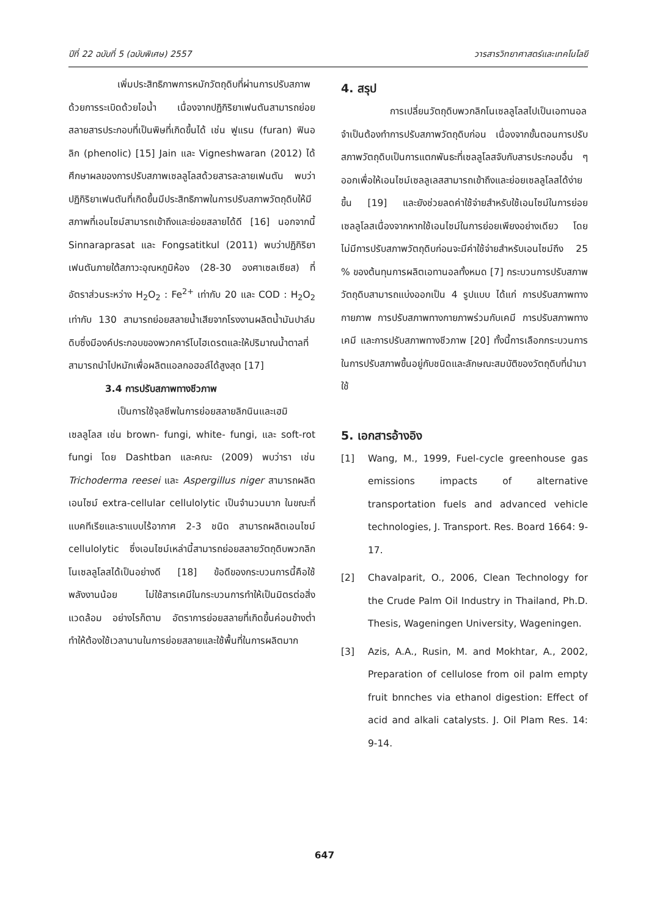ปีที่ 22 ฉบับที่ 5 (ฉบับพิเศษ) 2557 วารสารวิทยาศาสตร์และเทคโนโลยี
เพิ่มประสิทธิภาพการหมักวัตถุดิบที่ผ่านการปรับสภาพด้วยการระเบิดด้วยไอน้ำ เนื่องจากปฏิกิริยาเฟนตันสามารถย่อยสลายสารประกอบที่เป็นพิษที่เกิดขึ้นได้ เช่น ฟูแรน (furan) ฟินอลิก (phenolic) [15] Jain และ Vigneshwaran (2012) ได้ศึกษาผลของการปรับสภาพเซลลูโลสด้วยสารละลายเฟนตัน พบว่าปฏิกิริยาเฟนตันที่เกิดขึ้นมีประสิทธิภาพในการปรับสภาพวัตถุดิบให้มีสภาพที่เอนไซม์สามารถเข้าถึงและย่อยสลายได้ดี [16] นอกจากนี้ Sinnaraprasat และ Fongsatitkul (2011) พบว่าปฏิกิริยาเฟนตันภายใต้สภาวะอุณหภูมิห้อง (28-30 องศาเซลเซียส) ที่อัตราส่วนระหว่าง H<sub>2</sub>O<sub>2</sub> : Fe<sup>2+</sup> เท่ากับ 20 และ COD : H<sub>2</sub>O<sub>2</sub> เท่ากับ 130 สามารถย่อยสลายน้ำเสียจากโรงงานผลิตน้ำมันปาล์มดิบซึ่งมีองค์ประกอบของพวกคาร์โบไฮเดรตและให้ปริมาณน้ำตาลที่สามารถนำไปหมักเพื่อผลิตแอลกอฮอล์ได้สูงสุด [17]
3.4 การปรับสภาพทางชีวภาพ
เป็นการใช้จุลชีพในการย่อยสลายลิกนินและเฮมิเซลลูโลส เช่น brown- fungi, white- fungi, และ soft-rot fungi โดย Dashtban และคณะ (2009) พบว่ารา เช่น Trichoderma reesei และ Aspergillus niger สามารถผลิตเอนไซม์ extra-cellular cellulolytic เป็นจำนวนมาก ในขณะที่แบคทีเรียและราแบบไร้อากาศ 2-3 ชนิด สามารถผลิตเอนไซม์ cellulolytic ซึ่งเอนไซม์เหล่านี้สามารถย่อยสลายวัตถุดิบพวกลิกโนเซลลูโลสได้เป็นอย่างดี [18] ข้อดีของกระบวนการนี้คือใช้พลังงานน้อย ไม่ใช้สารเคมีในกระบวนการทำให้เป็นมิตรต่อสิ่งแวดล้อม อย่างไรก็ตาม อัตราการย่อยสลายที่เกิดขึ้นค่อนข้างต่ำ ทำให้ต้องใช้เวลานานในการย่อยสลายและใช้พื้นที่ในการผลิตมาก
4. สรุป
การเปลี่ยนวัตถุดิบพวกลิกโนเซลลูโลสไปเป็นเอทานอลจำเป็นต้องทำการปรับสภาพวัตถุดิบก่อน เนื่องจากขั้นตอนการปรับสภาพวัตถุดิบเป็นการแตกพันธะที่เซลลูโลสจับกับสารประกอบอื่น ๆ ออกเพื่อให้เอนไซม์เซลลูเลสสามารถเข้าถึงและย่อยเซลลูโลสได้ง่ายขึ้น [19] และยังช่วยลดค่าใช้จ่ายสำหรับใช้เอนไซม์ในการย่อยเซลลูโลสเนื่องจากหากใช้เอนไซม์ในการย่อยเพียงอย่างเดียว โดยไม่มีการปรับสภาพวัตถุดิบก่อนจะมีค่าใช้จ่ายสำหรับเอนไซม์ถึง 25 % ของต้นทุนการผลิตเอทานอลทั้งหมด [7] กระบวนการปรับสภาพวัตถุดิบสามารถแบ่งออกเป็น 4 รูปแบบ ได้แก่ การปรับสภาพทางกายภาพ การปรับสภาพทางกายภาพร่วมกับเคมี การปรับสภาพทางเคมี และการปรับสภาพทางชีวภาพ [20] ทั้งนี้การเลือกกระบวนการในการปรับสภาพขึ้นอยู่กับชนิดและลักษณะสมบัติของวัตถุดิบที่นำมาใช้
5. เอกสารอ้างอิง
[1] Wang, M., 1999, Fuel-cycle greenhouse gas emissions impacts of alternative transportation fuels and advanced vehicle technologies, J. Transport. Res. Board 1664: 9-17.
[2] Chavalparit, O., 2006, Clean Technology for the Crude Palm Oil Industry in Thailand, Ph.D. Thesis, Wageningen University, Wageningen.
[3] Azis, A.A., Rusin, M. and Mokhtar, A., 2002, Preparation of cellulose from oil palm empty fruit bnnches via ethanol digestion: Effect of acid and alkali catalysts. J. Oil Plam Res. 14: 9-14.
647